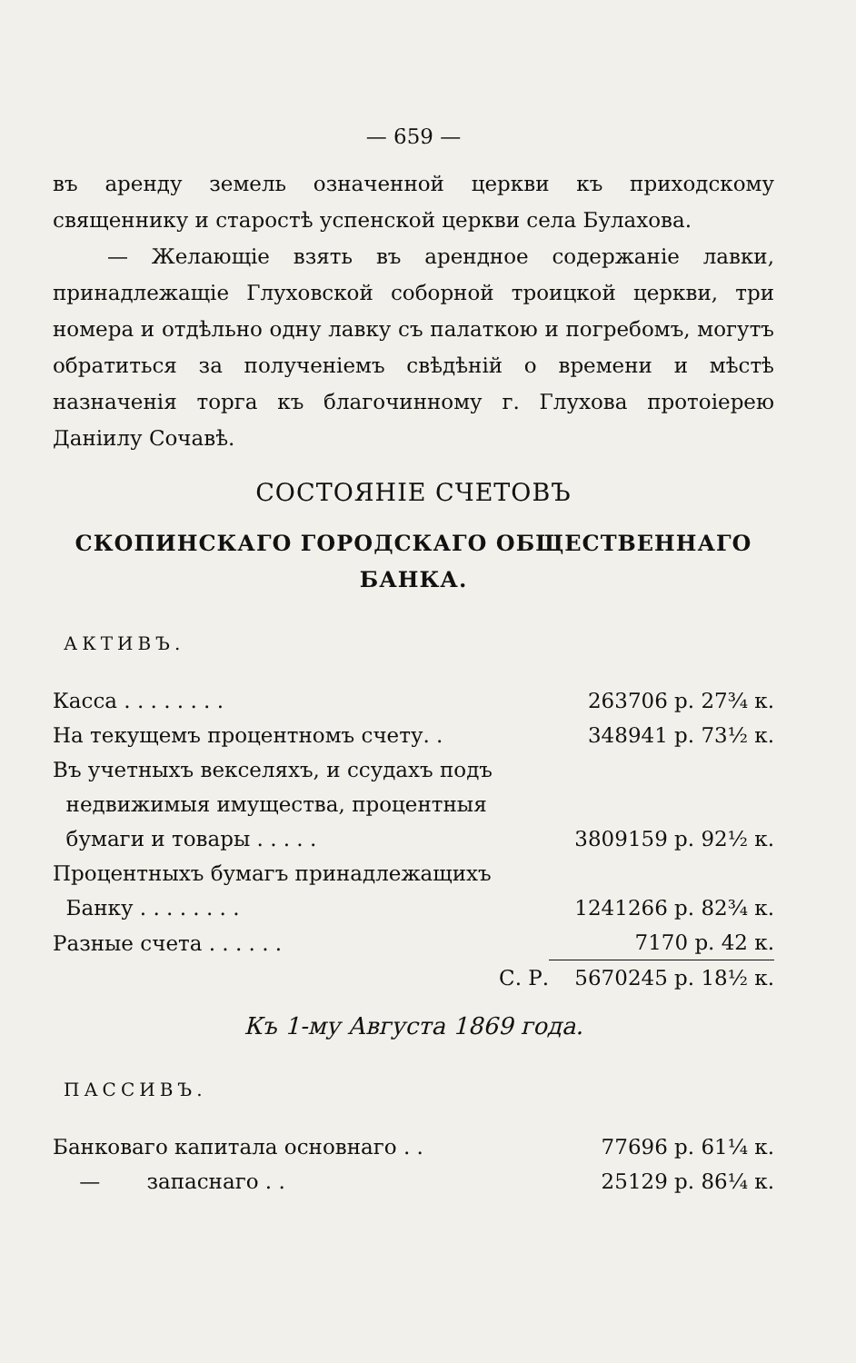— 659 —
въ аренду земель означенной церкви къ приходскому священнику и старостѣ успенской церкви села Булахова.
— Желающіе взять въ арендное содержаніе лавки, принадлежащіе Глуховской соборной троицкой церкви, три номера и отдѣльно одну лавку съ палаткою и погребомъ, могутъ обратиться за полученіемъ свѣдѣній о времени и мѣстѣ назначенія торга къ благочинному г. Глухова протоіерею Даніилу Сочавѣ.
СОСТОЯНІЕ СЧЕТОВЪ
СКОПИНСКАГО ГОРОДСКАГО ОБЩЕСТВЕННАГО БАНКА.
АКТИВЪ.
| Касса . . . . . . . . | 263706 р. 27¾ к. |
| На текущемъ процентномъ счету. . | 348941 р. 73½ к. |
| Въ учетныхъ векселяхъ, и ссудахъ подъ недвижимыя имущества, процентныя бумаги и товары . . . . . | 3809159 р. 92½ к. |
| Процентныхъ бумагъ принадлежащихъ Банку . . . . . . . . | 1241266 р. 82¾ к. |
| Разные счета . . . . . . | 7170 р. 42 к. |
| С. Р. | 5670245 р. 18½ к. |
Къ 1-му Августа 1869 года.
ПАССИВЪ.
| Банковаго капитала основнаго . . | 77696 р. 61¼ к. |
| — запаснаго . . | 25129 р. 86¼ к. |